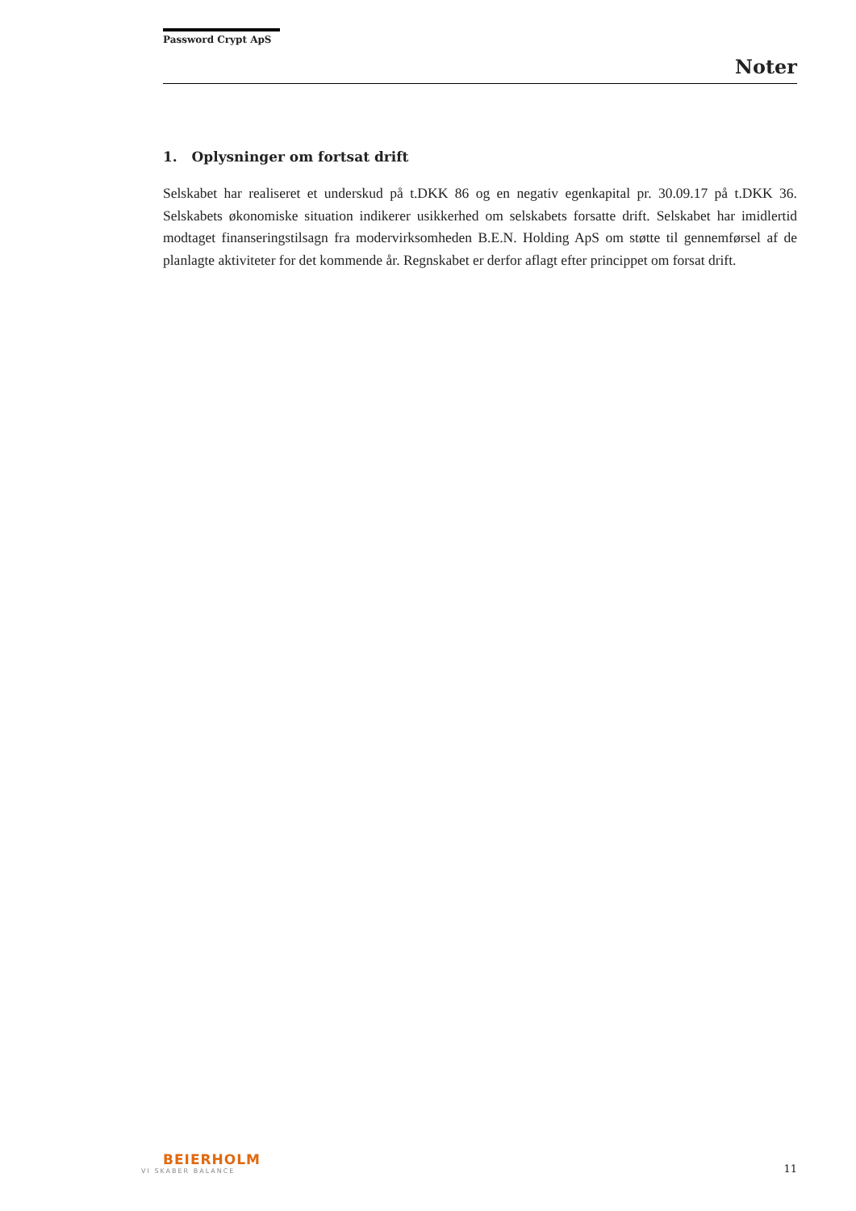Password Crypt ApS
Noter
1. Oplysninger om fortsat drift
Selskabet har realiseret et underskud på t.DKK 86 og en negativ egenkapital pr. 30.09.17 på t.DKK 36. Selskabets økonomiske situation indikerer usikkerhed om selskabets forsatte drift. Selskabet har imidlertid modtaget finanseringstilsagn fra modervirksomheden B.E.N. Holding ApS om støtte til gennemførsel af de planlagte aktiviteter for det kommende år. Regnskabet er derfor aflagt efter princippet om forsat drift.
BEIERHOLM
VI SKABER BALANCE
11